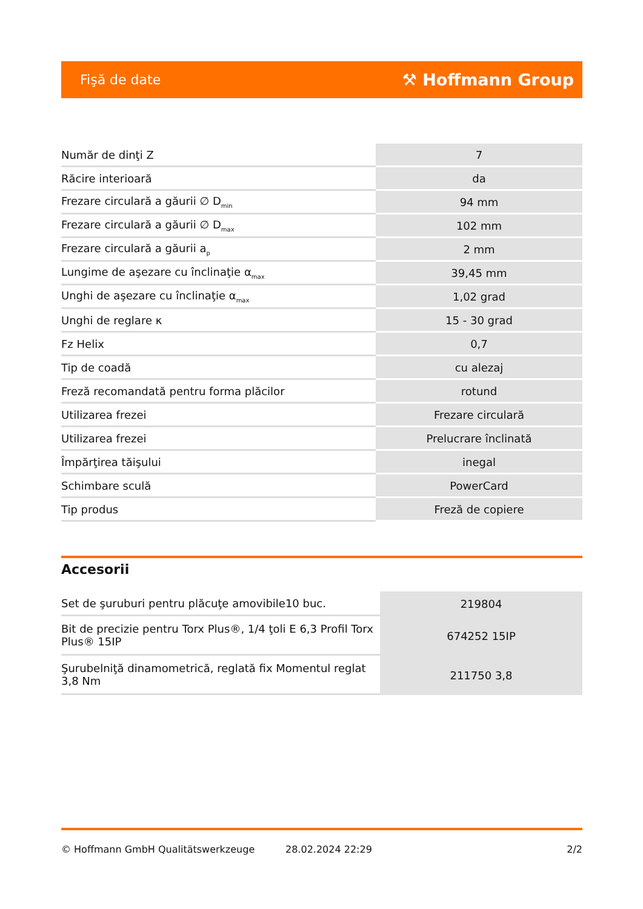Fişă de date ⚒ Hoffmann Group
| Număr de dinţi Z | 7 |
| Răcire interioară | da |
| Frezare circulară a găurii ∅ D<sub>min</sub> | 94 mm |
| Frezare circulară a găurii ∅ D<sub>max</sub> | 102 mm |
| Frezare circulară a găurii a<sub>p</sub> | 2 mm |
| Lungime de aşezare cu înclinaţie α<sub>max</sub> | 39,45 mm |
| Unghi de aşezare cu înclinaţie α<sub>max</sub> | 1,02 grad |
| Unghi de reglare κ | 15 - 30 grad |
| Fz Helix | 0,7 |
| Tip de coadă | cu alezaj |
| Freză recomandată pentru forma plăcilor | rotund |
| Utilizarea frezei | Frezare circulară |
| Utilizarea frezei | Prelucrare înclinată |
| Împărţirea tăişului | inegal |
| Schimbare sculă | PowerCard |
| Tip produs | Freză de copiere |
Accesorii
| Set de şuruburi pentru plăcuţe amovibile10 buc. | 219804 |
| Bit de precizie pentru Torx Plus®, 1/4 ţoli E 6,3 Profil Torx Plus® 15IP | 674252 15IP |
| Şurubelniţă dinamometrică, reglată fix Momentul reglat 3,8 Nm | 211750 3,8 |
© Hoffmann GmbH Qualitätswerkzeuge 28.02.2024 22:29 2/2